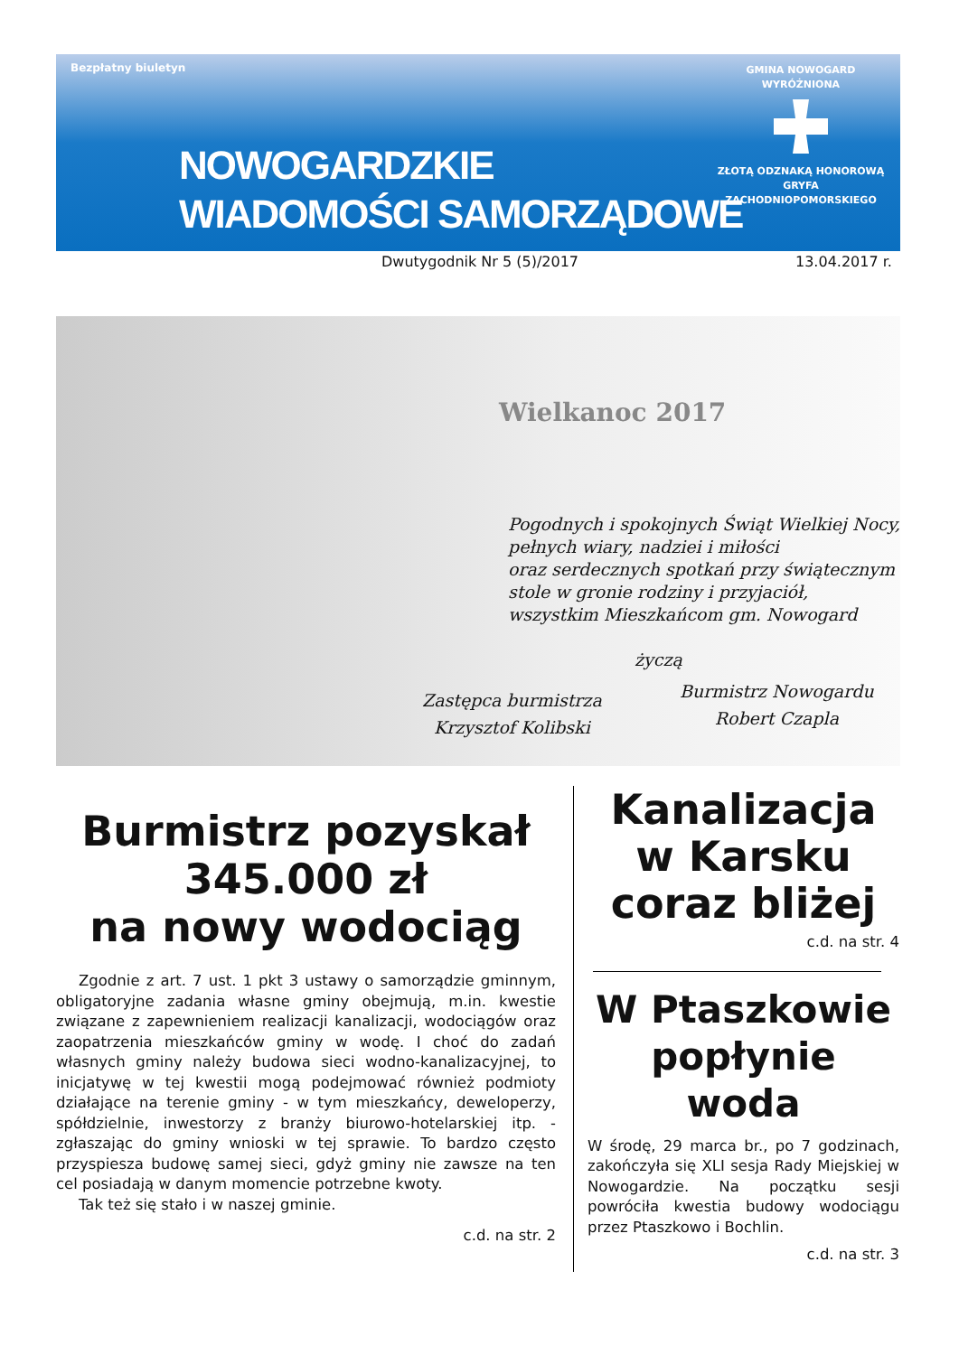Bezpłatny biuletyn
NOWOGARDZKIE
WIADOMOŚCI SAMORZĄDOWE
GMINA NOWOGARD
WYRÓŻNIONA
ZŁOTĄ ODZNAKĄ HONOROWĄ
GRYFA
ZACHODNIOPOMORSKIEGO
Dwutygodnik Nr 5 (5)/2017 13.04.2017 r.
Wielkanoc 2017
Pogodnych i spokojnych Świąt Wielkiej Nocy,
pełnych wiary, nadziei i miłości
oraz serdecznych spotkań przy świątecznym
stole w gronie rodziny i przyjaciół,
wszystkim Mieszkańcom gm. Nowogard
życzą
Zastępca burmistrza
Krzysztof Kolibski
Burmistrz Nowogardu
Robert Czapla
Burmistrz pozyskał
345.000 zł
na nowy wodociąg
Zgodnie z art. 7 ust. 1 pkt 3 ustawy o samorządzie gminnym, obligatoryjne zadania własne gminy obejmują, m.in. kwestie związane z zapewnieniem realizacji kanalizacji, wodociągów oraz zaopatrzenia mieszkańców gminy w wodę. I choć do zadań własnych gminy należy budowa sieci wodno-kanalizacyjnej, to inicjatywę w tej kwestii mogą podejmować również podmioty działające na terenie gminy - w tym mieszkańcy, deweloperzy, spółdzielnie, inwestorzy z branży biurowo-hotelarskiej itp. - zgłaszając do gminy wnioski w tej sprawie. To bardzo często przyspiesza budowę samej sieci, gdyż gminy nie zawsze na ten cel posiadają w danym momencie potrzebne kwoty.
Tak też się stało i w naszej gminie.
c.d. na str. 2
Kanalizacja
w Karsku
coraz bliżej
c.d. na str. 4
W Ptaszkowie
popłynie
woda
W środę, 29 marca br., po 7 godzinach, zakończyła się XLI sesja Rady Miejskiej w Nowogardzie. Na początku sesji powróciła kwestia budowy wodociągu przez Ptaszkowo i Bochlin.
c.d. na str. 3